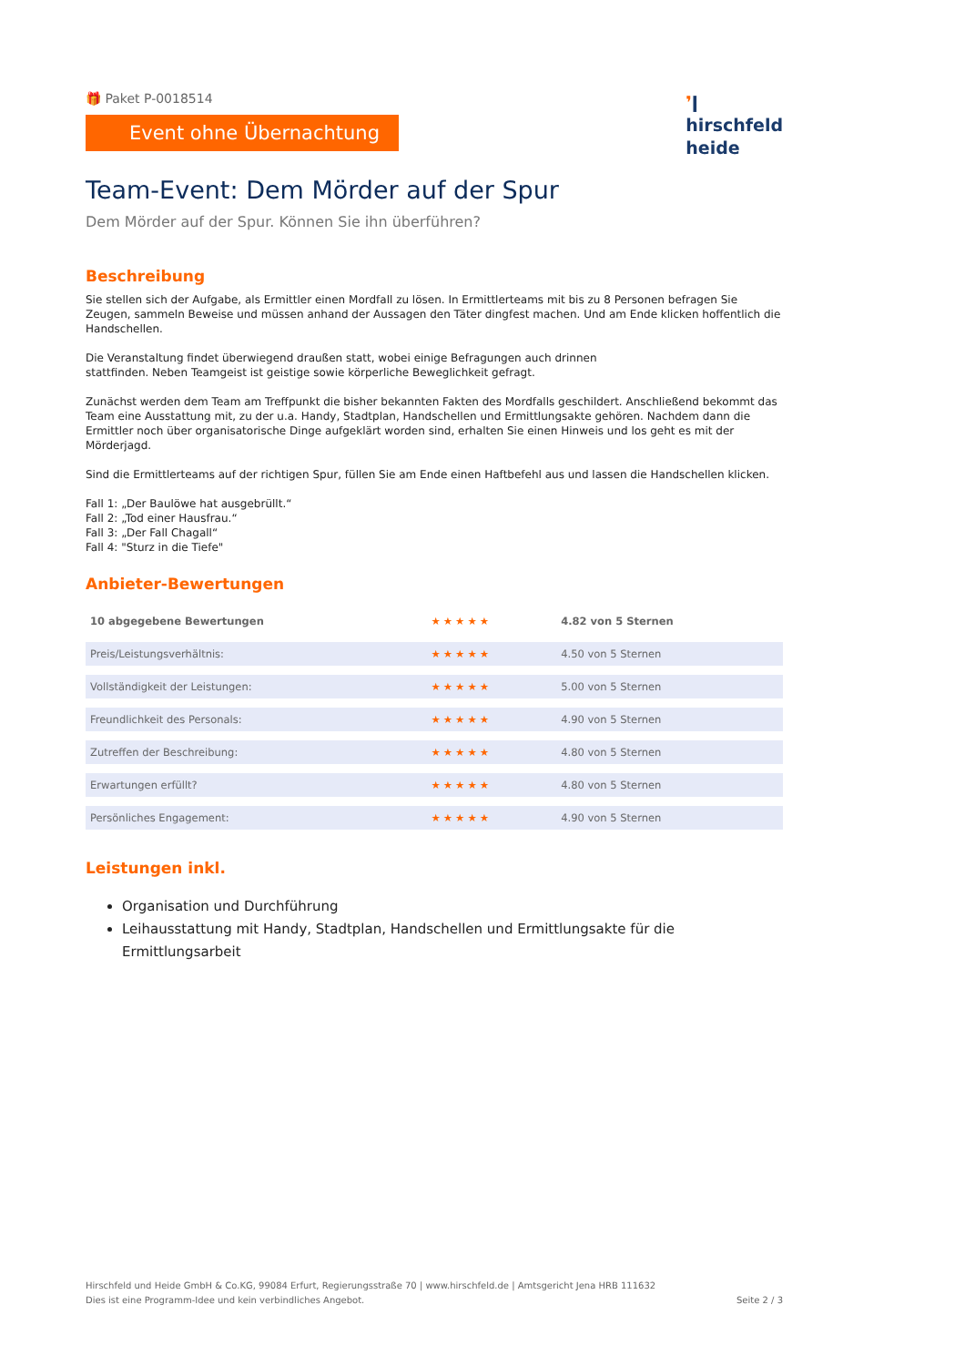🎁 Paket P-0018514
Event ohne Übernachtung
❜ǀ
hirschfeld
heide
Team-Event: Dem Mörder auf der Spur
Dem Mörder auf der Spur. Können Sie ihn überführen?
Beschreibung
Sie stellen sich der Aufgabe, als Ermittler einen Mordfall zu lösen. In Ermittlerteams mit bis zu 8 Personen befragen Sie Zeugen, sammeln Beweise und müssen anhand der Aussagen den Täter dingfest machen. Und am Ende klicken hoffentlich die Handschellen.
Die Veranstaltung findet überwiegend draußen statt, wobei einige Befragungen auch drinnen
stattfinden. Neben Teamgeist ist geistige sowie körperliche Beweglichkeit gefragt.
Zunächst werden dem Team am Treffpunkt die bisher bekannten Fakten des Mordfalls geschildert. Anschließend bekommt das Team eine Ausstattung mit, zu der u.a. Handy, Stadtplan, Handschellen und Ermittlungsakte gehören. Nachdem dann die Ermittler noch über organisatorische Dinge aufgeklärt worden sind, erhalten Sie einen Hinweis und los geht es mit der Mörderjagd.
Sind die Ermittlerteams auf der richtigen Spur, füllen Sie am Ende einen Haftbefehl aus und lassen die Handschellen klicken.
Fall 1: „Der Baulöwe hat ausgebrüllt.“
Fall 2: „Tod einer Hausfrau.“
Fall 3: „Der Fall Chagall“
Fall 4: "Sturz in die Tiefe"
Anbieter-Bewertungen
| 10 abgegebene Bewertungen | ★★★★★ | 4.82 von 5 Sternen |
| Preis/Leistungsverhältnis: | ★★★★★ | 4.50 von 5 Sternen |
| Vollständigkeit der Leistungen: | ★★★★★ | 5.00 von 5 Sternen |
| Freundlichkeit des Personals: | ★★★★★ | 4.90 von 5 Sternen |
| Zutreffen der Beschreibung: | ★★★★★ | 4.80 von 5 Sternen |
| Erwartungen erfüllt? | ★★★★★ | 4.80 von 5 Sternen |
| Persönliches Engagement: | ★★★★★ | 4.90 von 5 Sternen |
Leistungen inkl.
Organisation und Durchführung
Leihausstattung mit Handy, Stadtplan, Handschellen und Ermittlungsakte für die Ermittlungsarbeit
Hirschfeld und Heide GmbH & Co.KG, 99084 Erfurt, Regierungsstraße 70 | www.hirschfeld.de | Amtsgericht Jena HRB 111632
Dies ist eine Programm-Idee und kein verbindliches Angebot.
Seite 2 / 3